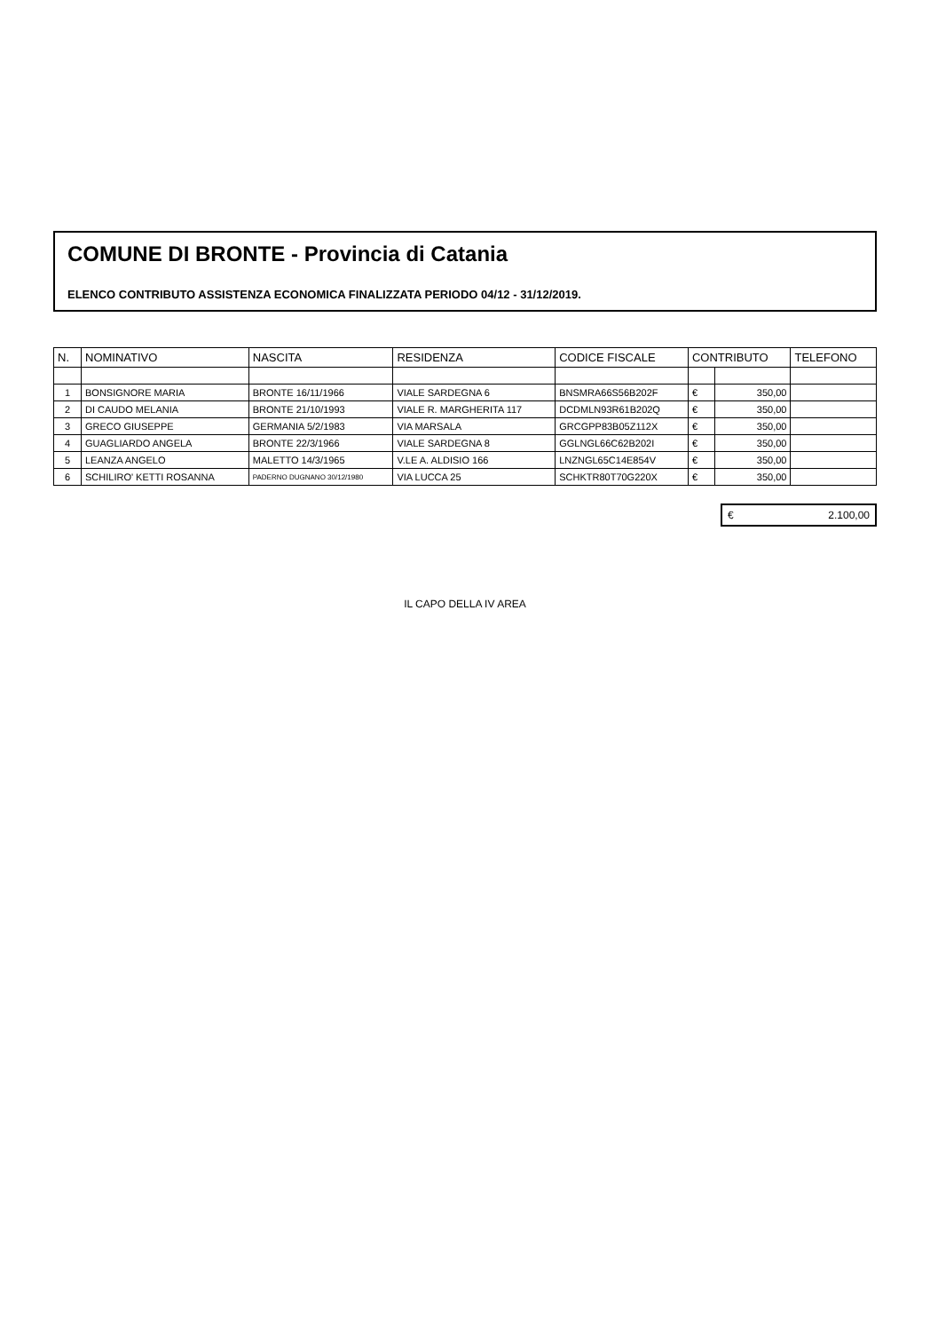COMUNE DI BRONTE - Provincia di Catania
ELENCO CONTRIBUTO ASSISTENZA ECONOMICA FINALIZZATA PERIODO 04/12 - 31/12/2019.
| N. | NOMINATIVO | NASCITA | RESIDENZA | CODICE FISCALE | CONTRIBUTO | | TELEFONO |
| --- | --- | --- | --- | --- | --- | --- | --- |
| 1 | BONSIGNORE MARIA | BRONTE 16/11/1966 | VIALE SARDEGNA 6 | BNSMRA66S56B202F | € | 350,00 | |
| 2 | DI CAUDO MELANIA | BRONTE 21/10/1993 | VIALE R. MARGHERITA 117 | DCDMLN93R61B202Q | € | 350,00 | |
| 3 | GRECO GIUSEPPE | GERMANIA 5/2/1983 | VIA MARSALA | GRCGPP83B05Z112X | € | 350,00 | |
| 4 | GUAGLIARDO ANGELA | BRONTE 22/3/1966 | VIALE SARDEGNA 8 | GGLNGL66C62B202I | € | 350,00 | |
| 5 | LEANZA ANGELO | MALETTO 14/3/1965 | V.LE A. ALDISIO 166 | LNZNGL65C14E854V | € | 350,00 | |
| 6 | SCHILIRO' KETTI ROSANNA | PADERNO DUGNANO 30/12/1980 | VIA LUCCA 25 | SCHKTR80T70G220X | € | 350,00 | |
€ 2.100,00
IL CAPO DELLA IV AREA